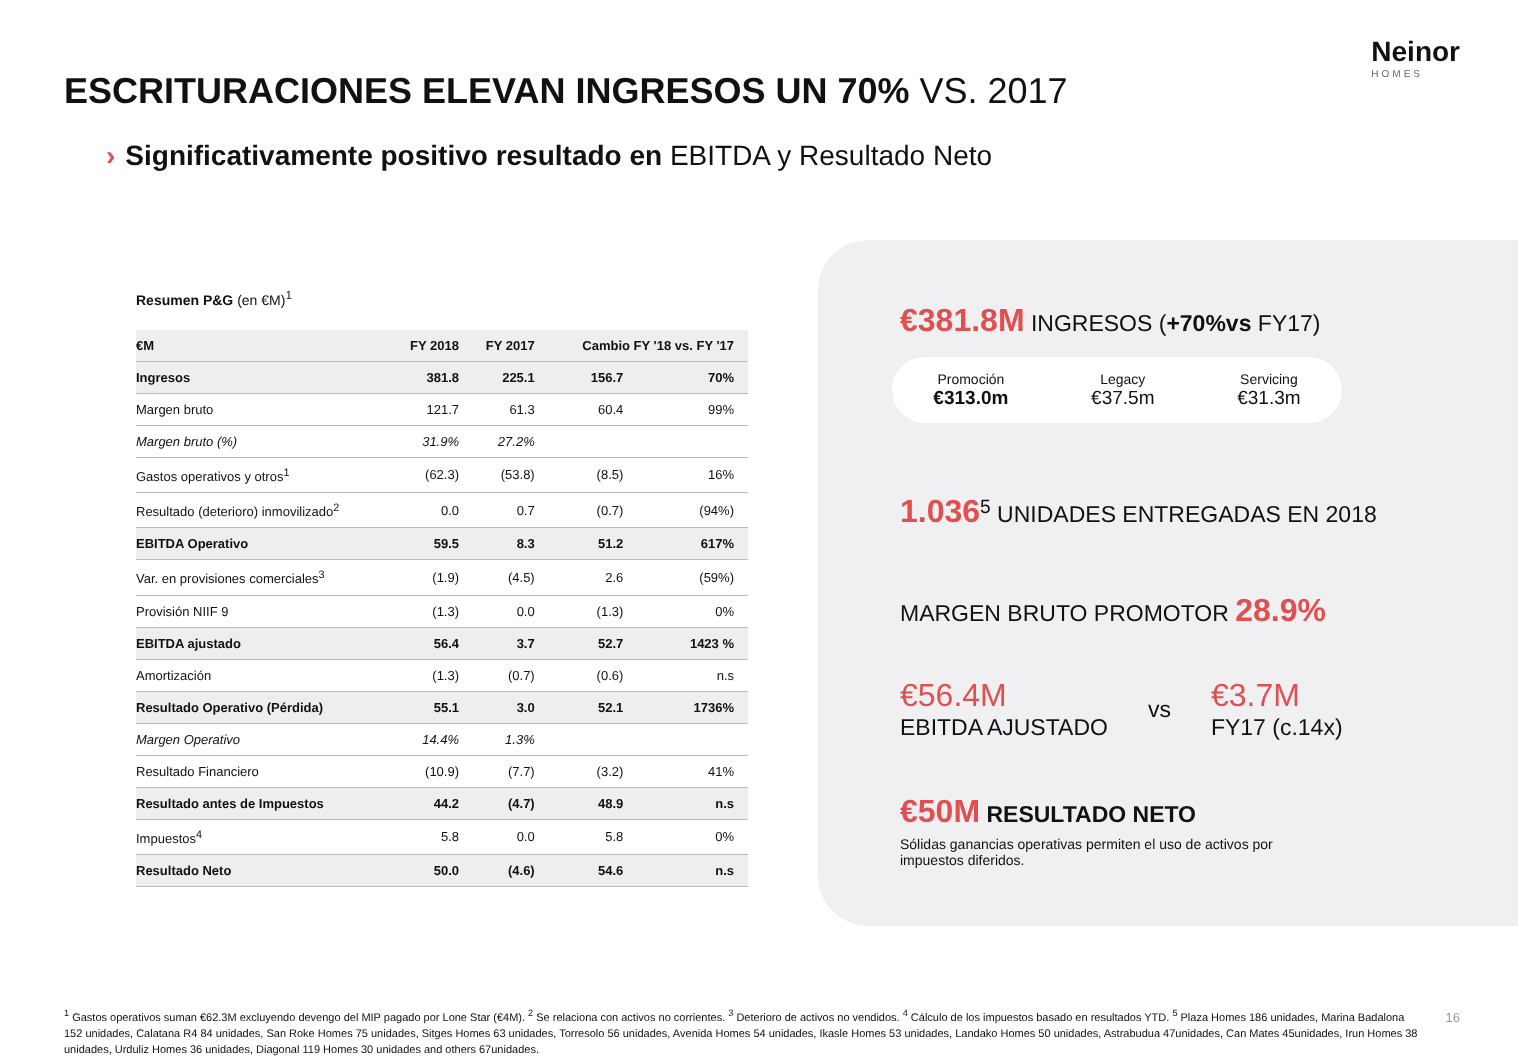Neinor
HOMES
ESCRITURACIONES ELEVAN INGRESOS UN 70% VS. 2017
› Significativamente positivo resultado en EBITDA y Resultado Neto
Resumen P&G (en €M)<sup>1</sup>
| €M | FY 2018 | FY 2017 | Cambio FY '18 vs. FY '17 | |
| --- | --- | --- | --- | --- |
| Ingresos | 381.8 | 225.1 | 156.7 | 70% |
| Margen bruto | 121.7 | 61.3 | 60.4 | 99% |
| Margen bruto (%) | 31.9% | 27.2% | | |
| Gastos operativos y otros<sup>1</sup> | (62.3) | (53.8) | (8.5) | 16% |
| Resultado (deterioro) inmovilizado<sup>2</sup> | 0.0 | 0.7 | (0.7) | (94%) |
| EBITDA Operativo | 59.5 | 8.3 | 51.2 | 617% |
| Var. en provisiones comerciales<sup>3</sup> | (1.9) | (4.5) | 2.6 | (59%) |
| Provisión NIIF 9 | (1.3) | 0.0 | (1.3) | 0% |
| EBITDA ajustado | 56.4 | 3.7 | 52.7 | 1423 % |
| Amortización | (1.3) | (0.7) | (0.6) | n.s |
| Resultado Operativo (Pérdida) | 55.1 | 3.0 | 52.1 | 1736% |
| Margen Operativo | 14.4% | 1.3% | | |
| Resultado Financiero | (10.9) | (7.7) | (3.2) | 41% |
| Resultado antes de Impuestos | 44.2 | (4.7) | 48.9 | n.s |
| Impuestos<sup>4</sup> | 5.8 | 0.0 | 5.8 | 0% |
| Resultado Neto | 50.0 | (4.6) | 54.6 | n.s |
€381.8M INGRESOS (+70%vs FY17)
Promoción
€313.0m
Legacy
€37.5m
Servicing
€31.3m
1.036<sup>5</sup> UNIDADES ENTREGADAS EN 2018
MARGEN BRUTO PROMOTOR 28.9%
€56.4M
EBITDA AJUSTADO
vs
€3.7M
FY17 (c.14x)
€50M RESULTADO NETO
Sólidas ganancias operativas permiten el uso de activos por impuestos diferidos.
<sup>1</sup> Gastos operativos suman €62.3M excluyendo devengo del MIP pagado por Lone Star (€4M). <sup>2</sup> Se relaciona con activos no corrientes. <sup>3</sup> Deterioro de activos no vendidos. <sup>4</sup> Cálculo de los impuestos basado en resultados YTD. <sup>5</sup> Plaza Homes 186 unidades, Marina Badalona 152 unidades, Calatana R4 84 unidades, San Roke Homes 75 unidades, Sitges Homes 63 unidades, Torresolo 56 unidades, Avenida Homes 54 unidades, Ikasle Homes 53 unidades, Landako Homes 50 unidades, Astrabudua 47unidades, Can Mates 45unidades, Irun Homes 38 unidades, Urduliz Homes 36 unidades, Diagonal 119 Homes 30 unidades and others 67unidades.
16